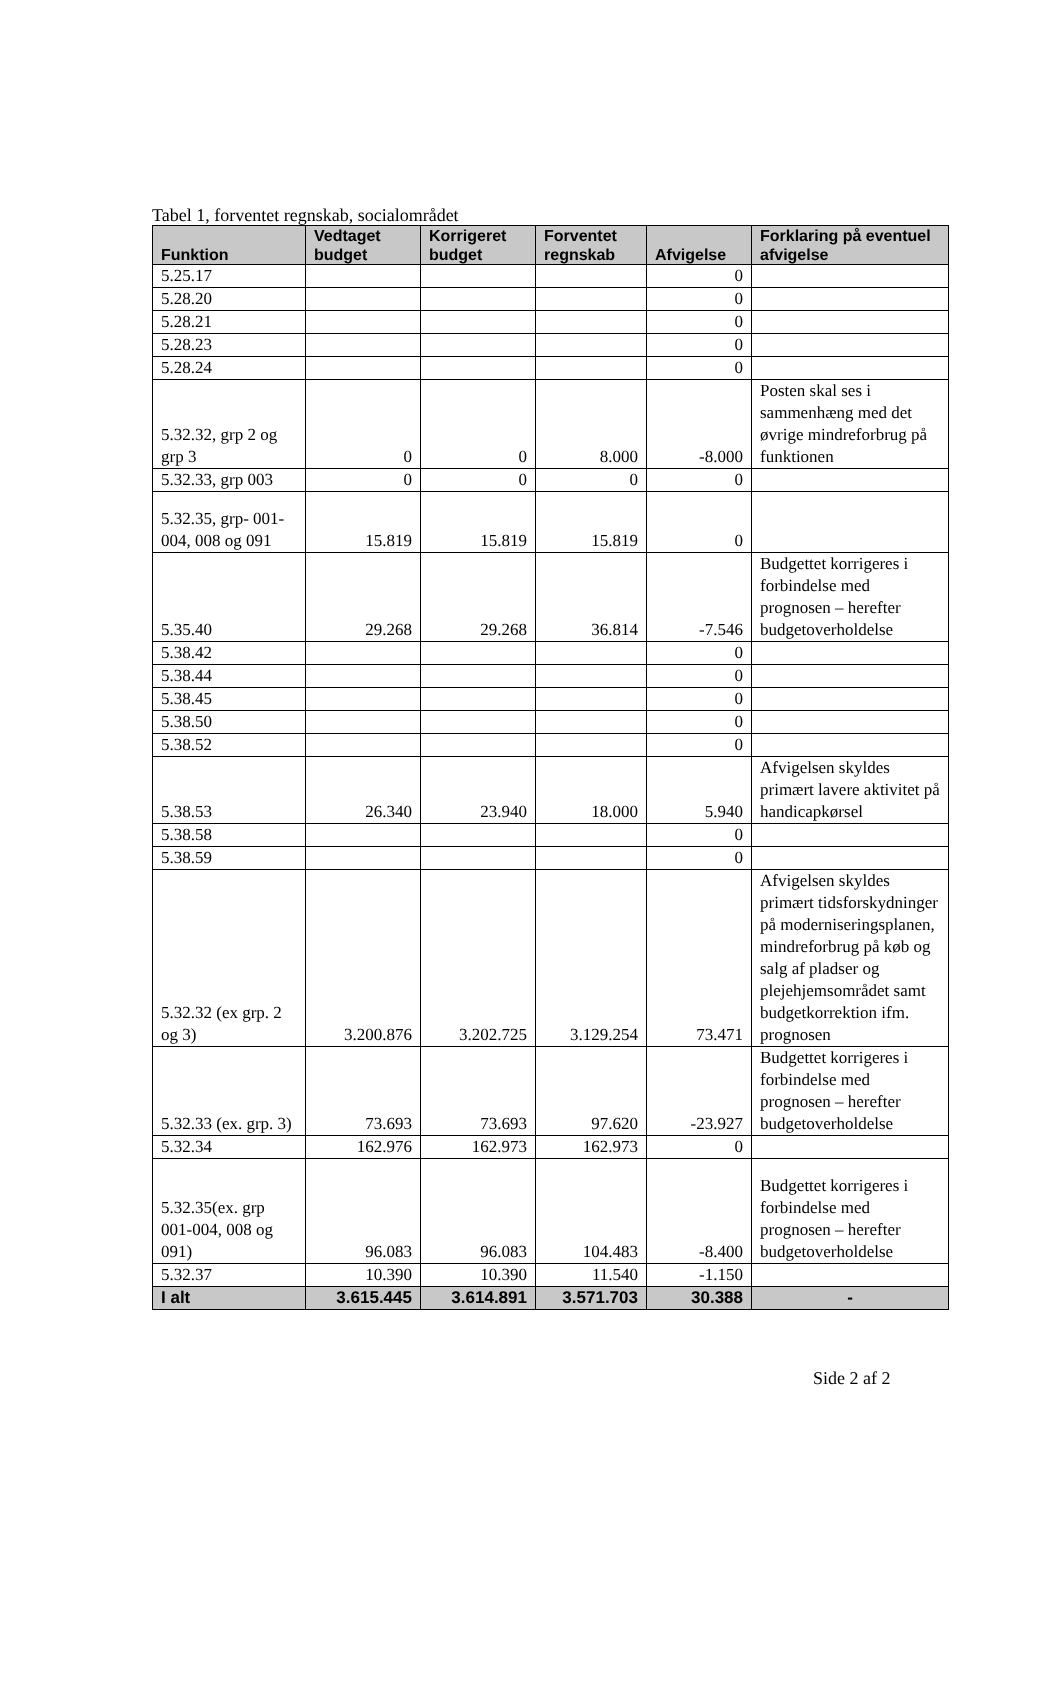Tabel 1, forventet regnskab, socialområdet
| Funktion | Vedtaget budget | Korrigeret budget | Forventet regnskab | Afvigelse | Forklaring på eventuel afvigelse |
| --- | --- | --- | --- | --- | --- |
| 5.25.17 | | | | 0 | |
| 5.28.20 | | | | 0 | |
| 5.28.21 | | | | 0 | |
| 5.28.23 | | | | 0 | |
| 5.28.24 | | | | 0 | |
| 5.32.32, grp 2 og grp 3 | 0 | 0 | 8.000 | -8.000 | Posten skal ses i sammenhæng med det øvrige mindreforbrug på funktionen |
| 5.32.33, grp 003 | 0 | 0 | 0 | 0 | |
| 5.32.35, grp- 001-004, 008 og 091 | 15.819 | 15.819 | 15.819 | 0 | |
| 5.35.40 | 29.268 | 29.268 | 36.814 | -7.546 | Budgettet korrigeres i forbindelse med prognosen – herefter budgetoverholdelse |
| 5.38.42 | | | | 0 | |
| 5.38.44 | | | | 0 | |
| 5.38.45 | | | | 0 | |
| 5.38.50 | | | | 0 | |
| 5.38.52 | | | | 0 | |
| 5.38.53 | 26.340 | 23.940 | 18.000 | 5.940 | Afvigelsen skyldes primært lavere aktivitet på handicapkørsel |
| 5.38.58 | | | | 0 | |
| 5.38.59 | | | | 0 | |
| 5.32.32 (ex grp. 2 og 3) | 3.200.876 | 3.202.725 | 3.129.254 | 73.471 | Afvigelsen skyldes primært tidsforskydninger på moderniseringsplanen, mindreforbrug på køb og salg af pladser og plejehjemsområdet samt budgetkorrektion ifm. prognosen |
| 5.32.33 (ex. grp. 3) | 73.693 | 73.693 | 97.620 | -23.927 | Budgettet korrigeres i forbindelse med prognosen – herefter budgetoverholdelse |
| 5.32.34 | 162.976 | 162.973 | 162.973 | 0 | |
| 5.32.35(ex. grp 001-004, 008 og 091) | 96.083 | 96.083 | 104.483 | -8.400 | Budgettet korrigeres i forbindelse med prognosen – herefter budgetoverholdelse |
| 5.32.37 | 10.390 | 10.390 | 11.540 | -1.150 | |
| I alt | 3.615.445 | 3.614.891 | 3.571.703 | 30.388 | - |
Side 2 af 2